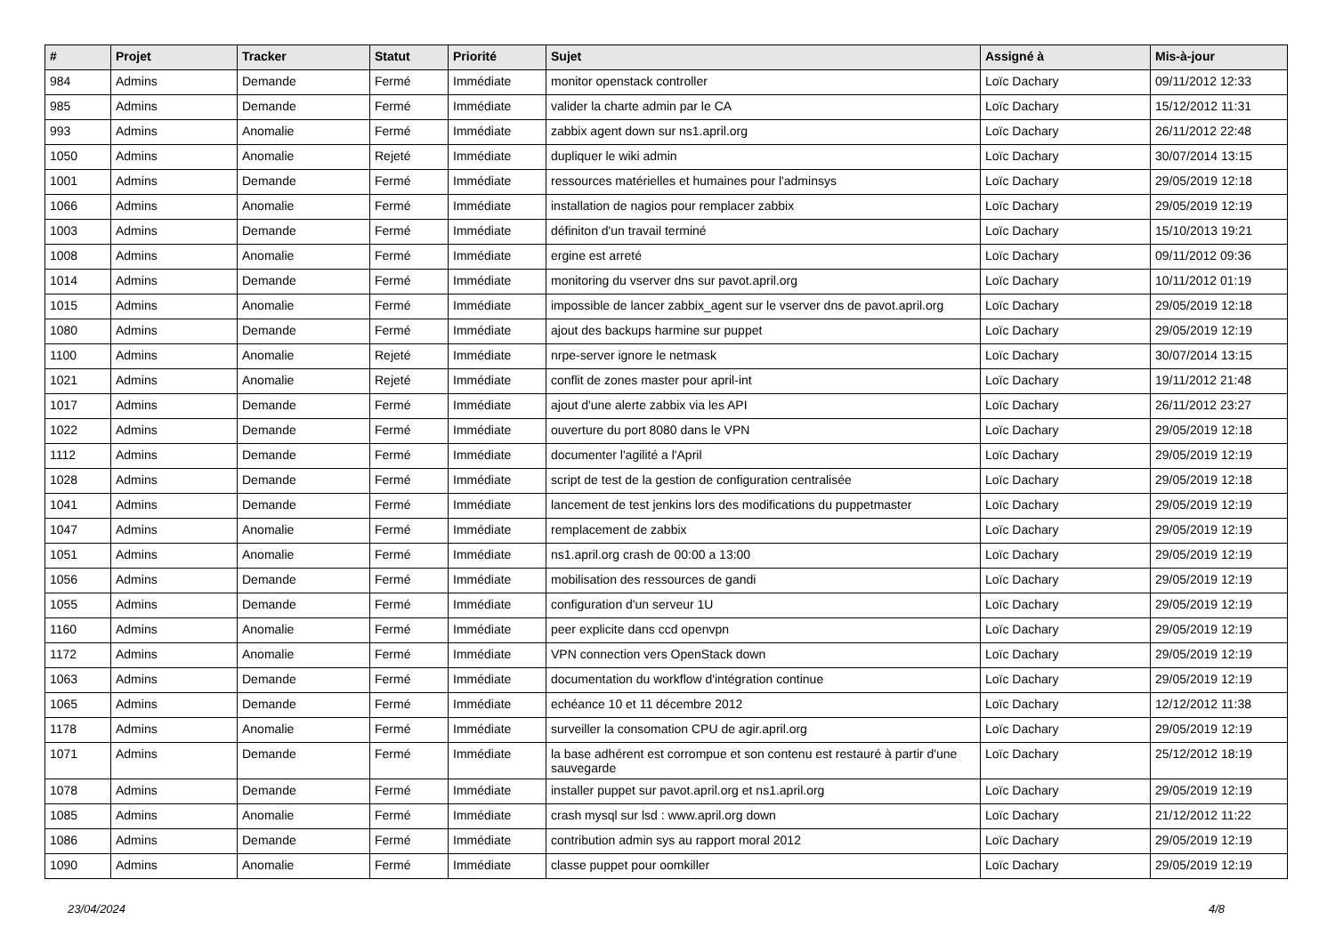| # | Projet | Tracker | Statut | Priorité | Sujet | Assigné à | Mis-à-jour |
| --- | --- | --- | --- | --- | --- | --- | --- |
| 984 | Admins | Demande | Fermé | Immédiate | monitor openstack controller | Loïc Dachary | 09/11/2012 12:33 |
| 985 | Admins | Demande | Fermé | Immédiate | valider la charte admin par le CA | Loïc Dachary | 15/12/2012 11:31 |
| 993 | Admins | Anomalie | Fermé | Immédiate | zabbix agent down sur ns1.april.org | Loïc Dachary | 26/11/2012 22:48 |
| 1050 | Admins | Anomalie | Rejeté | Immédiate | dupliquer le wiki admin | Loïc Dachary | 30/07/2014 13:15 |
| 1001 | Admins | Demande | Fermé | Immédiate | ressources matérielles et humaines pour l'adminsys | Loïc Dachary | 29/05/2019 12:18 |
| 1066 | Admins | Anomalie | Fermé | Immédiate | installation de nagios pour remplacer zabbix | Loïc Dachary | 29/05/2019 12:19 |
| 1003 | Admins | Demande | Fermé | Immédiate | définiton d'un travail terminé | Loïc Dachary | 15/10/2013 19:21 |
| 1008 | Admins | Anomalie | Fermé | Immédiate | ergine est arreté | Loïc Dachary | 09/11/2012 09:36 |
| 1014 | Admins | Demande | Fermé | Immédiate | monitoring du vserver dns sur pavot.april.org | Loïc Dachary | 10/11/2012 01:19 |
| 1015 | Admins | Anomalie | Fermé | Immédiate | impossible de lancer zabbix_agent sur le vserver dns de pavot.april.org | Loïc Dachary | 29/05/2019 12:18 |
| 1080 | Admins | Demande | Fermé | Immédiate | ajout des backups harmine sur puppet | Loïc Dachary | 29/05/2019 12:19 |
| 1100 | Admins | Anomalie | Rejeté | Immédiate | nrpe-server ignore le netmask | Loïc Dachary | 30/07/2014 13:15 |
| 1021 | Admins | Anomalie | Rejeté | Immédiate | conflit de zones master pour april-int | Loïc Dachary | 19/11/2012 21:48 |
| 1017 | Admins | Demande | Fermé | Immédiate | ajout d'une alerte zabbix via les API | Loïc Dachary | 26/11/2012 23:27 |
| 1022 | Admins | Demande | Fermé | Immédiate | ouverture du port 8080 dans le VPN | Loïc Dachary | 29/05/2019 12:18 |
| 1112 | Admins | Demande | Fermé | Immédiate | documenter l'agilité a l'April | Loïc Dachary | 29/05/2019 12:19 |
| 1028 | Admins | Demande | Fermé | Immédiate | script de test de la gestion de configuration centralisée | Loïc Dachary | 29/05/2019 12:18 |
| 1041 | Admins | Demande | Fermé | Immédiate | lancement de test jenkins lors des modifications du puppetmaster | Loïc Dachary | 29/05/2019 12:19 |
| 1047 | Admins | Anomalie | Fermé | Immédiate | remplacement de zabbix | Loïc Dachary | 29/05/2019 12:19 |
| 1051 | Admins | Anomalie | Fermé | Immédiate | ns1.april.org crash de 00:00 a 13:00 | Loïc Dachary | 29/05/2019 12:19 |
| 1056 | Admins | Demande | Fermé | Immédiate | mobilisation des ressources de gandi | Loïc Dachary | 29/05/2019 12:19 |
| 1055 | Admins | Demande | Fermé | Immédiate | configuration d'un serveur 1U | Loïc Dachary | 29/05/2019 12:19 |
| 1160 | Admins | Anomalie | Fermé | Immédiate | peer explicite dans ccd openvpn | Loïc Dachary | 29/05/2019 12:19 |
| 1172 | Admins | Anomalie | Fermé | Immédiate | VPN connection vers OpenStack down | Loïc Dachary | 29/05/2019 12:19 |
| 1063 | Admins | Demande | Fermé | Immédiate | documentation du workflow d'intégration continue | Loïc Dachary | 29/05/2019 12:19 |
| 1065 | Admins | Demande | Fermé | Immédiate | echéance 10 et 11 décembre 2012 | Loïc Dachary | 12/12/2012 11:38 |
| 1178 | Admins | Anomalie | Fermé | Immédiate | surveiller la consomation CPU de agir.april.org | Loïc Dachary | 29/05/2019 12:19 |
| 1071 | Admins | Demande | Fermé | Immédiate | la base adhérent est corrompue et son contenu est restauré à partir d'une sauvegarde | Loïc Dachary | 25/12/2012 18:19 |
| 1078 | Admins | Demande | Fermé | Immédiate | installer puppet sur pavot.april.org et ns1.april.org | Loïc Dachary | 29/05/2019 12:19 |
| 1085 | Admins | Anomalie | Fermé | Immédiate | crash mysql sur lsd : www.april.org down | Loïc Dachary | 21/12/2012 11:22 |
| 1086 | Admins | Demande | Fermé | Immédiate | contribution admin sys au rapport moral 2012 | Loïc Dachary | 29/05/2019 12:19 |
| 1090 | Admins | Anomalie | Fermé | Immédiate | classe puppet pour oomkiller | Loïc Dachary | 29/05/2019 12:19 |
23/04/2024 4/8